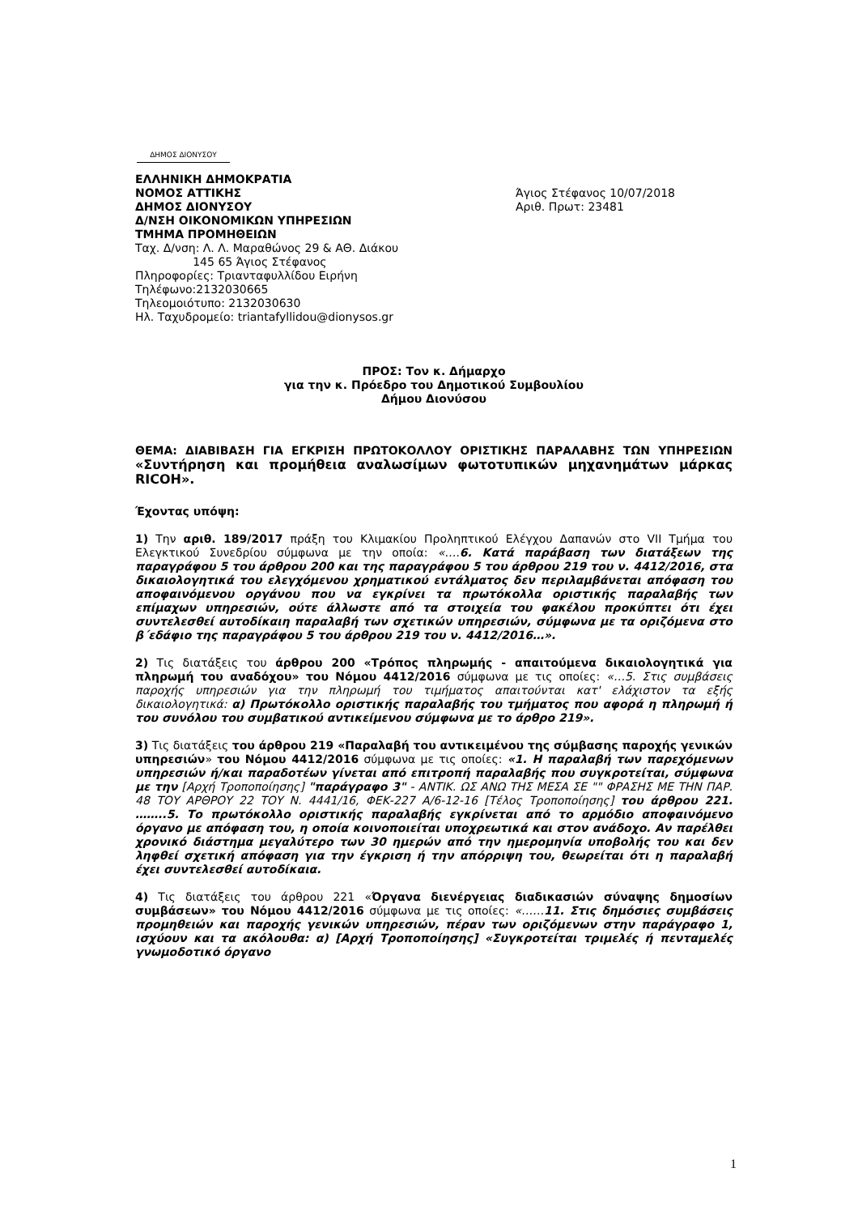ΔΗΜΟΣ ΔΙΟΝΥΣΟΥ
ΕΛΛΗΝΙΚΗ ΔΗΜΟΚΡΑΤΙΑ
ΝΟΜΟΣ ΑΤΤΙΚΗΣ
ΔΗΜΟΣ ΔΙΟΝΥΣΟΥ
Δ/ΝΣΗ ΟΙΚΟΝΟΜΙΚΩΝ ΥΠΗΡΕΣΙΩΝ
ΤΜΗΜΑ ΠΡΟΜΗΘΕΙΩΝ
Ταχ. Δ/νση: Λ. Λ. Μαραθώνος 29 & ΑΘ. Διάκου
145 65 Άγιος Στέφανος
Πληροφορίες: Τριανταφυλλίδου Ειρήνη
Τηλέφωνο:2132030665
Τηλεομοιότυπο: 2132030630
Ηλ. Ταχυδρομείο: triantafyllidou@dionysos.gr
Άγιος Στέφανος 10/07/2018
Αριθ. Πρωτ: 23481
ΠΡΟΣ: Τον κ. Δήμαρχο
για την κ. Πρόεδρο του Δημοτικού Συμβουλίου
Δήμου Διονύσου
ΘΕΜΑ: ΔΙΑΒΙΒΑΣΗ ΓΙΑ ΕΓΚΡΙΣΗ ΠΡΩΤΟΚΟΛΛΟΥ ΟΡΙΣΤΙΚΗΣ ΠΑΡΑΛΑΒΗΣ ΤΩΝ ΥΠΗΡΕΣΙΩΝ «Συντήρηση και προμήθεια αναλωσίμων φωτοτυπικών μηχανημάτων μάρκας RICOH».
Έχοντας υπόψη:
1) Την αριθ. 189/2017 πράξη του Κλιμακίου Προληπτικού Ελέγχου Δαπανών στο VII Τμήμα του Ελεγκτικού Συνεδρίου σύμφωνα με την οποία: «….6. Κατά παράβαση των διατάξεων της παραγράφου 5 του άρθρου 200 και της παραγράφου 5 του άρθρου 219 του ν. 4412/2016, στα δικαιολογητικά του ελεγχόμενου χρηματικού εντάλματος δεν περιλαμβάνεται απόφαση του αποφαινόμενου οργάνου που να εγκρίνει τα πρωτόκολλα οριστικής παραλαβής των επίμαχων υπηρεσιών, ούτε άλλωστε από τα στοιχεία του φακέλου προκύπτει ότι έχει συντελεσθεί αυτοδίκαιη παραλαβή των σχετικών υπηρεσιών, σύμφωνα με τα οριζόμενα στο β΄εδάφιο της παραγράφου 5 του άρθρου 219 του ν. 4412/2016…».
2) Τις διατάξεις του άρθρου 200 «Τρόπος πληρωμής - απαιτούμενα δικαιολογητικά για πληρωμή του αναδόχου» του Νόμου 4412/2016 σύμφωνα με τις οποίες: «…5. Στις συμβάσεις παροχής υπηρεσιών για την πληρωμή του τιμήματος απαιτούνται κατ' ελάχιστον τα εξής δικαιολογητικά: α) Πρωτόκολλο οριστικής παραλαβής του τμήματος που αφορά η πληρωμή ή του συνόλου του συμβατικού αντικείμενου σύμφωνα με το άρθρο 219».
3) Τις διατάξεις του άρθρου 219 «Παραλαβή του αντικειμένου της σύμβασης παροχής γενικών υπηρεσιών» του Νόμου 4412/2016 σύμφωνα με τις οποίες: «1. Η παραλαβή των παρεχόμενων υπηρεσιών ή/και παραδοτέων γίνεται από επιτροπή παραλαβής που συγκροτείται, σύμφωνα με την [Αρχή Τροποποίησης] "παράγραφο 3" - ΑΝΤΙΚ. ΩΣ ΑΝΩ ΤΗΣ ΜΕΣΑ ΣΕ "" ΦΡΑΣΗΣ ΜΕ ΤΗΝ ΠΑΡ. 48 ΤΟΥ ΑΡΘΡΟΥ 22 ΤΟΥ Ν. 4441/16, ΦΕΚ-227 Α/6-12-16 [Τέλος Τροποποίησης] του άρθρου 221. ……..5. Το πρωτόκολλο οριστικής παραλαβής εγκρίνεται από το αρμόδιο αποφαινόμενο όργανο με απόφαση του, η οποία κοινοποιείται υποχρεωτικά και στον ανάδοχο. Αν παρέλθει χρονικό διάστημα μεγαλύτερο των 30 ημερών από την ημερομηνία υποβολής του και δεν ληφθεί σχετική απόφαση για την έγκριση ή την απόρριψη του, θεωρείται ότι η παραλαβή έχει συντελεσθεί αυτοδίκαια.
4) Τις διατάξεις του άρθρου 221 «Όργανα διενέργειας διαδικασιών σύναψης δημοσίων συμβάσεων» του Νόμου 4412/2016 σύμφωνα με τις οποίες: «……11. Στις δημόσιες συμβάσεις προμηθειών και παροχής γενικών υπηρεσιών, πέραν των οριζόμενων στην παράγραφο 1, ισχύουν και τα ακόλουθα: α) [Αρχή Τροποποίησης] «Συγκροτείται τριμελές ή πενταμελές γνωμοδοτικό όργανο
1